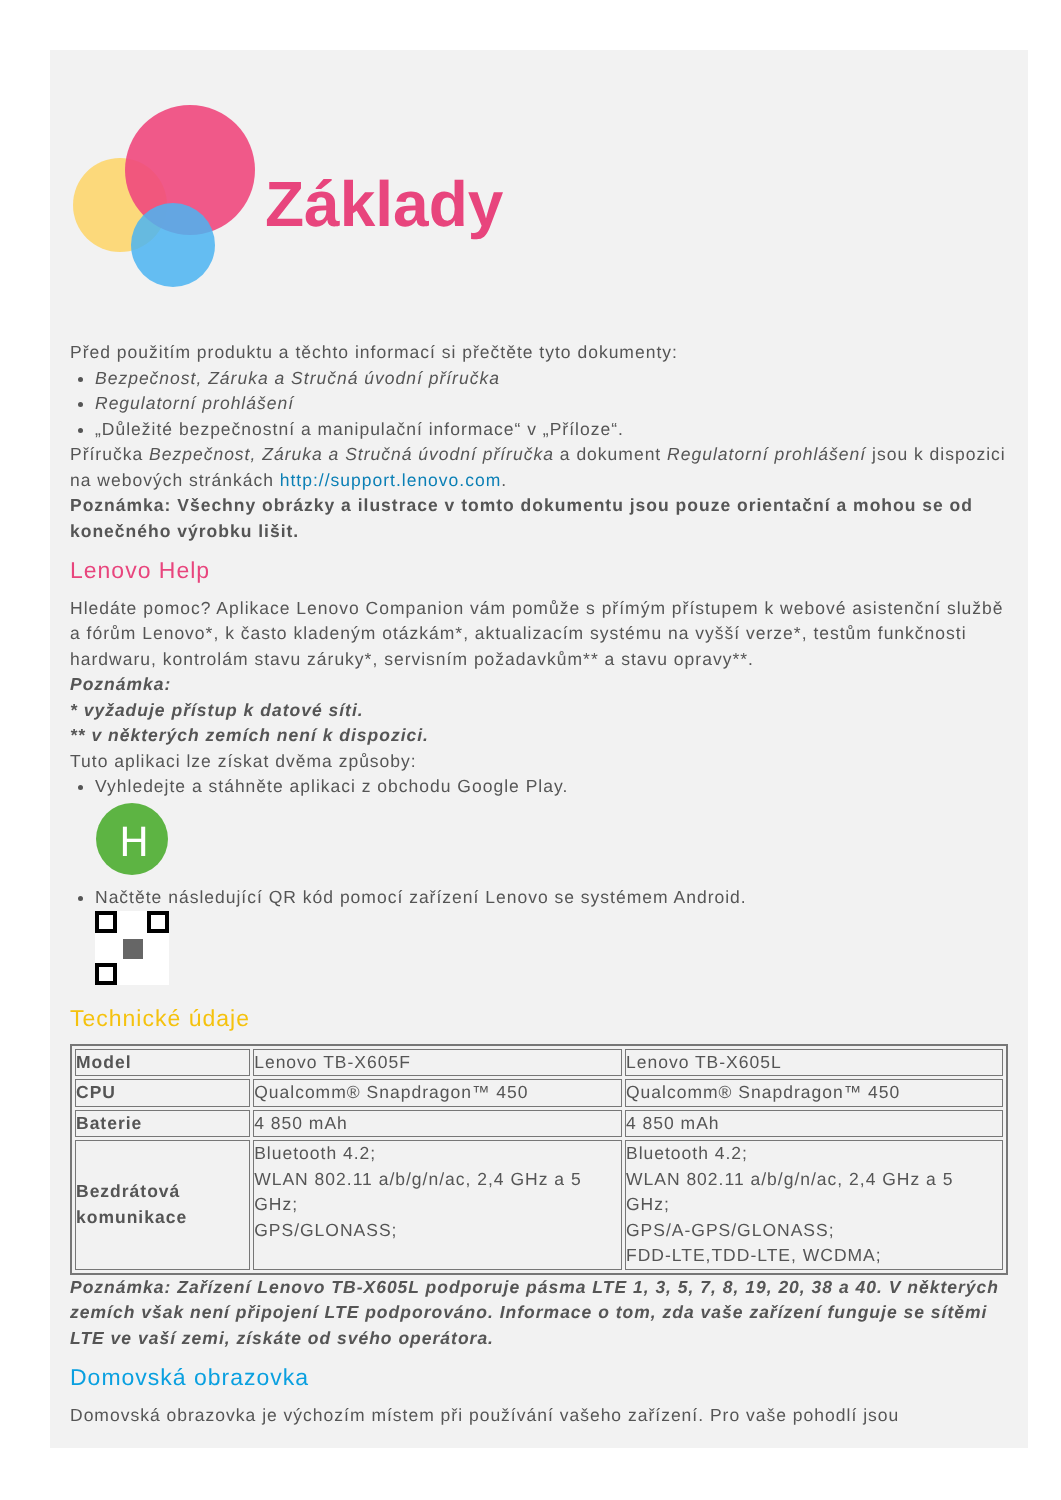Základy
Před použitím produktu a těchto informací si přečtěte tyto dokumenty:
Bezpečnost, Záruka a Stručná úvodní příručka
Regulatorní prohlášení
„Důležité bezpečnostní a manipulační informace“ v „Příloze“.
Příručka Bezpečnost, Záruka a Stručná úvodní příručka a dokument Regulatorní prohlášení jsou k dispozici na webových stránkách http://support.lenovo.com.
Poznámka: Všechny obrázky a ilustrace v tomto dokumentu jsou pouze orientační a mohou se od konečného výrobku lišit.
Lenovo Help
Hledáte pomoc? Aplikace Lenovo Companion vám pomůže s přímým přístupem k webové asistenční službě a fórům Lenovo*, k často kladeným otázkám*, aktualizacím systému na vyšší verze*, testům funkčnosti hardwaru, kontrolám stavu záruky*, servisním požadavkům** a stavu opravy**.
Poznámka:
* vyžaduje přístup k datové síti.
** v některých zemích není k dispozici.
Tuto aplikaci lze získat dvěma způsoby:
Vyhledejte a stáhněte aplikaci z obchodu Google Play.
H
Načtěte následující QR kód pomocí zařízení Lenovo se systémem Android.
Technické údaje
| Model | Lenovo TB-X605F | Lenovo TB-X605L |
| CPU | Qualcomm® Snapdragon™ 450 | Qualcomm® Snapdragon™ 450 |
| Baterie | 4 850 mAh | 4 850 mAh |
| Bezdrátová komunikace | Bluetooth 4.2; WLAN 802.11 a/b/g/n/ac, 2,4 GHz a 5 GHz; GPS/GLONASS; | Bluetooth 4.2; WLAN 802.11 a/b/g/n/ac, 2,4 GHz a 5 GHz; GPS/A-GPS/GLONASS; FDD-LTE,TDD-LTE, WCDMA; |
Poznámka: Zařízení Lenovo TB-X605L podporuje pásma LTE 1, 3, 5, 7, 8, 19, 20, 38 a 40. V některých zemích však není připojení LTE podporováno. Informace o tom, zda vaše zařízení funguje se sítěmi LTE ve vaší zemi, získáte od svého operátora.
Domovská obrazovka
Domovská obrazovka je výchozím místem při používání vašeho zařízení. Pro vaše pohodlí jsou